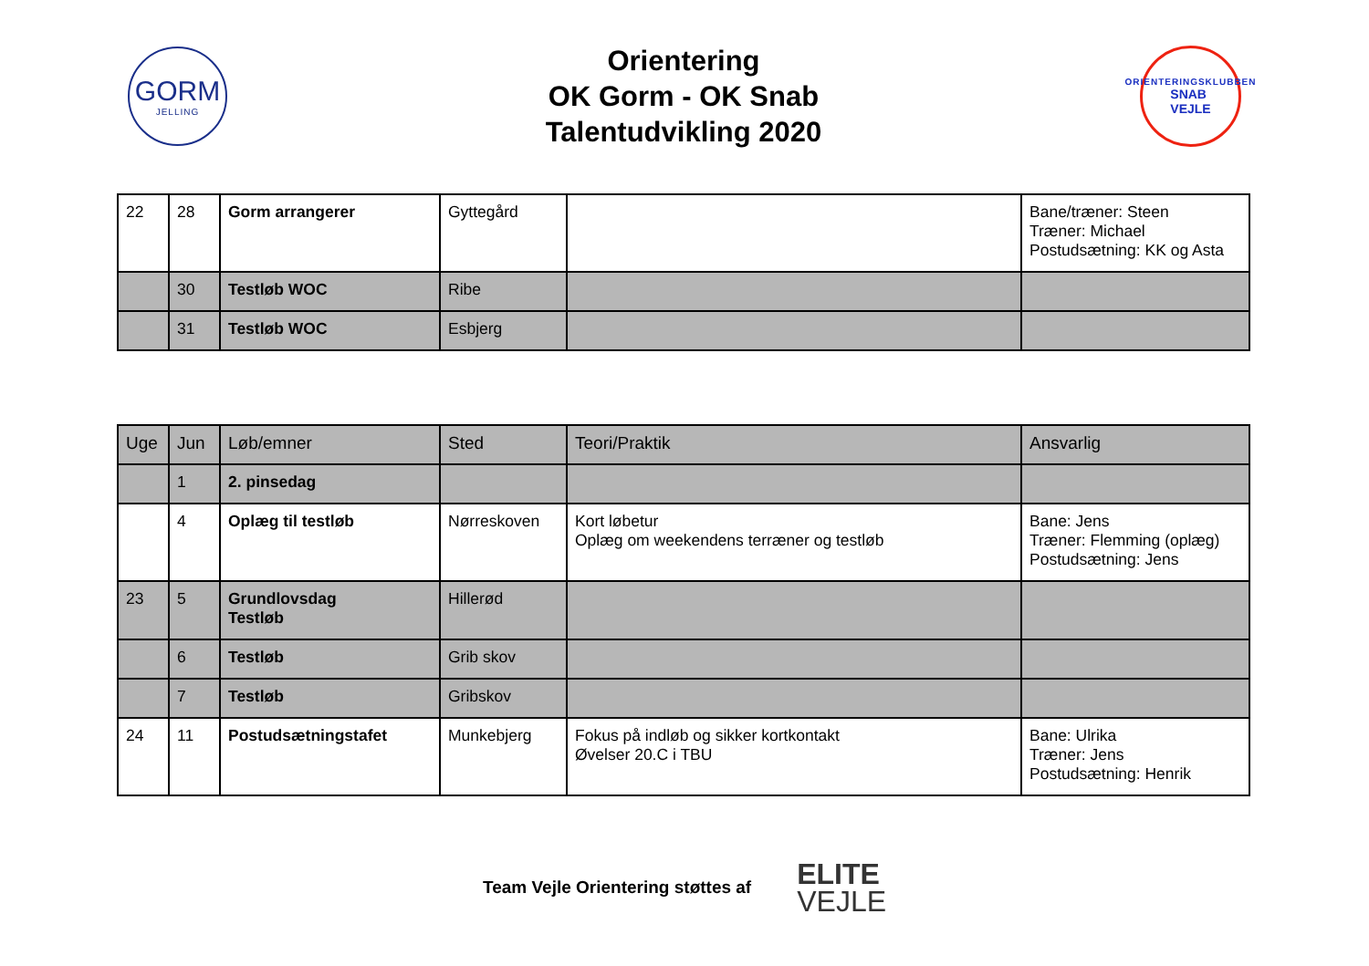GORM
JELLING
Orientering
OK Gorm - OK Snab
Talentudvikling 2020
ORIENTERINGSKLUBBEN
SNAB
VEJLE
| 22 | 28 | Gorm arrangerer | Gyttegård | | Bane/træner: Steen Træner: Michael Postudsætning: KK og Asta |
| | 30 | Testløb WOC | Ribe | | |
| | 31 | Testløb WOC | Esbjerg | | |
| Uge | Jun | Løb/emner | Sted | Teori/Praktik | Ansvarlig |
| | 1 | 2. pinsedag | | | |
| | 4 | Oplæg til testløb | Nørreskoven | Kort løbetur Oplæg om weekendens terræner og testløb | Bane: Jens Træner: Flemming (oplæg) Postudsætning: Jens |
| 23 | 5 | Grundlovsdag Testløb | Hillerød | | |
| | 6 | Testløb | Grib skov | | |
| | 7 | Testløb | Gribskov | | |
| 24 | 11 | Postudsætningstafet | Munkebjerg | Fokus på indløb og sikker kortkontakt Øvelser 20.C i TBU | Bane: Ulrika Træner: Jens Postudsætning: Henrik |
Team Vejle Orientering støttes af ELITE
VEJLE